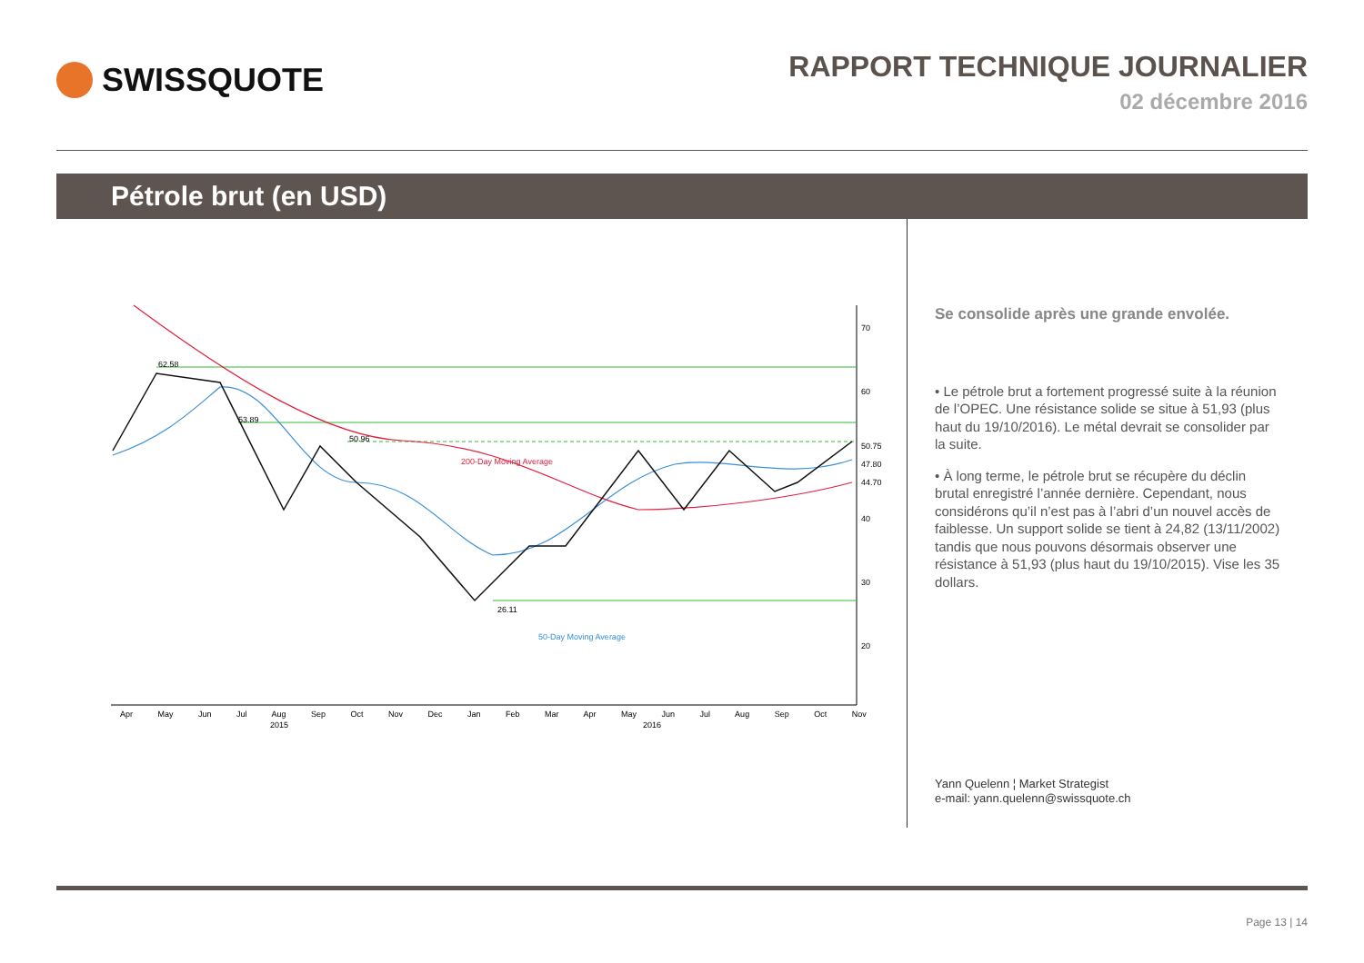SWISSQUOTE
RAPPORT TECHNIQUE JOURNALIER
02 décembre 2016
Pétrole brut (en USD)
62.58
53.89
50.96
26.11
200-Day Moving Average
50-Day Moving Average
70
60
50.75
47.80
44.70
40
30
20
Apr May Jun Jul Aug Sep Oct Nov Dec Jan Feb Mar Apr May Jun Jul Aug Sep Oct Nov
2015 2016
Se consolide après une grande envolée.
• Le pétrole brut a fortement progressé suite à la réunion de l’OPEC. Une résistance solide se situe à 51,93 (plus haut du 19/10/2016). Le métal devrait se consolider par la suite.
• À long terme, le pétrole brut se récupère du déclin brutal enregistré l’année dernière. Cependant, nous considérons qu’il n’est pas à l’abri d’un nouvel accès de faiblesse. Un support solide se tient à 24,82 (13/11/2002) tandis que nous pouvons désormais observer une résistance à 51,93 (plus haut du 19/10/2015). Vise les 35 dollars.
Yann Quelenn ¦ Market Strategist
e-mail: yann.quelenn@swissquote.ch
Page 13 | 14